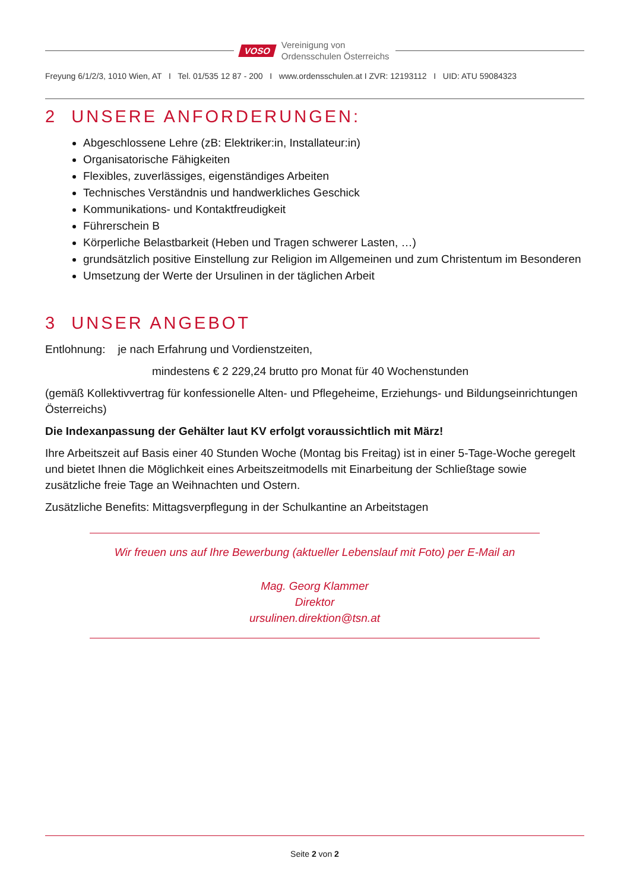VOSO
Vereinigung von
Ordensschulen Österreichs
Freyung 6/1/2/3, 1010 Wien, AT I Tel. 01/535 12 87 - 200 I www.ordensschulen.at I ZVR: 12193112 I UID: ATU 59084323
2 UNSERE ANFORDERUNGEN:
Abgeschlossene Lehre (zB: Elektriker:in, Installateur:in)
Organisatorische Fähigkeiten
Flexibles, zuverlässiges, eigenständiges Arbeiten
Technisches Verständnis und handwerkliches Geschick
Kommunikations- und Kontaktfreudigkeit
Führerschein B
Körperliche Belastbarkeit (Heben und Tragen schwerer Lasten, …)
grundsätzlich positive Einstellung zur Religion im Allgemeinen und zum Christentum im Besonderen
Umsetzung der Werte der Ursulinen in der täglichen Arbeit
3 UNSER ANGEBOT
Entlohnung: je nach Erfahrung und Vordienstzeiten,
mindestens € 2 229,24 brutto pro Monat für 40 Wochenstunden
(gemäß Kollektivvertrag für konfessionelle Alten- und Pflegeheime, Erziehungs- und Bildungseinrichtungen Österreichs)
Die Indexanpassung der Gehälter laut KV erfolgt voraussichtlich mit März!
Ihre Arbeitszeit auf Basis einer 40 Stunden Woche (Montag bis Freitag) ist in einer 5-Tage-Woche geregelt und bietet Ihnen die Möglichkeit eines Arbeitszeitmodells mit Einarbeitung der Schließtage sowie zusätzliche freie Tage an Weihnachten und Ostern.
Zusätzliche Benefits: Mittagsverpflegung in der Schulkantine an Arbeitstagen
Wir freuen uns auf Ihre Bewerbung (aktueller Lebenslauf mit Foto) per E-Mail an
Mag. Georg Klammer
Direktor
ursulinen.direktion@tsn.at
Seite 2 von 2